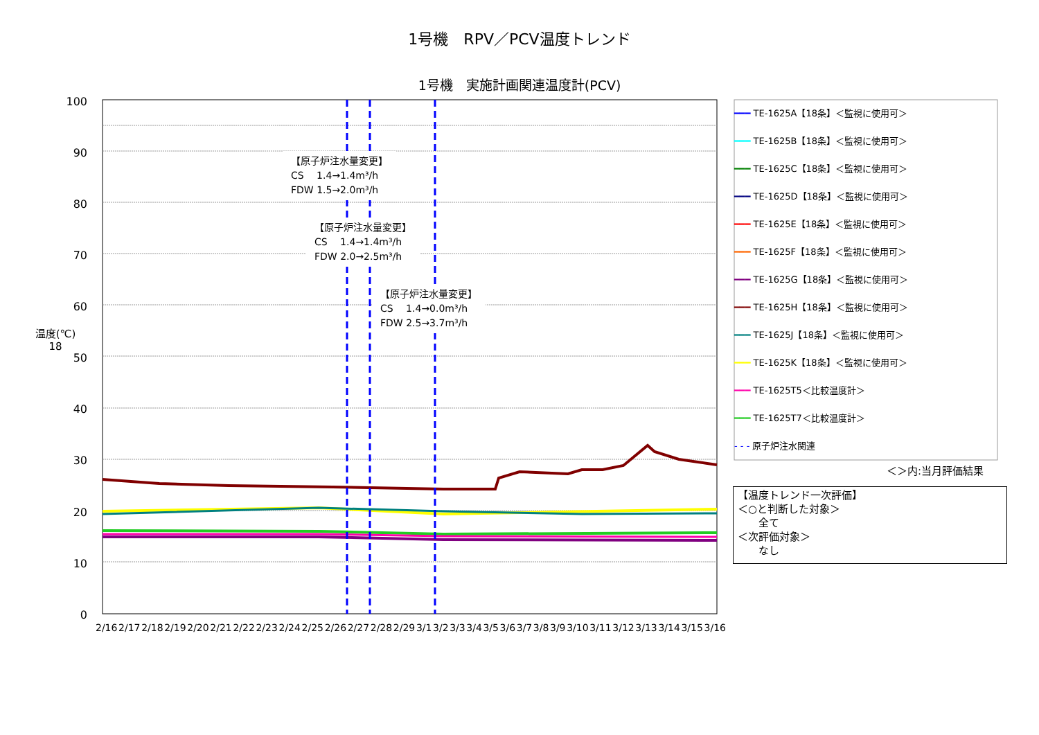1号機　RPV／PCV温度トレンド
1号機　実施計画関連温度計(PCV)
温度(℃)
18
100
90
80
70
60
50
40
30
20
10
0
【原子炉注水量変更】
CS　 1.4→1.4m³/h
FDW 1.5→2.0m³/h
【原子炉注水量変更】
CS　 1.4→1.4m³/h
FDW 2.0→2.5m³/h
【原子炉注水量変更】
CS　 1.4→0.0m³/h
FDW 2.5→3.7m³/h
2/16 2/17 2/18 2/19 2/20 2/21 2/22 2/23 2/24 2/25 2/26 2/27 2/28 2/29 3/1 3/2 3/3 3/4 3/5 3/6 3/7 3/8 3/9 3/10 3/11 3/12 3/13 3/14 3/15 3/16
━━━ TE-1625A【18条】＜監視に使用可＞
━━━ TE-1625B【18条】＜監視に使用可＞
━━━ TE-1625C【18条】＜監視に使用可＞
━━━ TE-1625D【18条】＜監視に使用可＞
━━━ TE-1625E【18条】＜監視に使用可＞
━━━ TE-1625F【18条】＜監視に使用可＞
━━━ TE-1625G【18条】＜監視に使用可＞
━━━ TE-1625H【18条】＜監視に使用可＞
━━━ TE-1625J【18条】＜監視に使用可＞
━━━ TE-1625K【18条】＜監視に使用可＞
━━━ TE-1625T5＜比較温度計＞
━━━ TE-1625T7＜比較温度計＞
- - - 原子炉注水関連
＜＞内:当月評価結果
【温度トレンド一次評価】
＜○と判断した対象＞
　　全て
＜次評価対象＞
　　なし